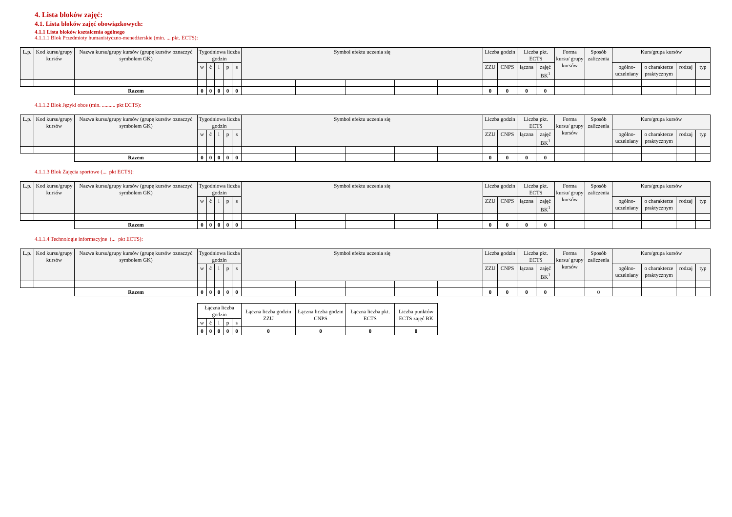4. Lista bloków zajęć:
4.1. Lista bloków zajęć obowiązkowych:
4.1.1 Lista bloków kształcenia ogólnego
4.1.1.1 Blok Przedmioty humanistyczno-menedżerskie (min. ... pkt. ECTS):
| L.p. | Kod kursu/grupy kursów | Nazwa kursu/grupy kursów (grupę kursów oznaczyć symbolem GK) | Tygodniowa liczba godzin | | | | | Symbol efektu uczenia się | | | | | Liczba godzin | | Liczba pkt. ECTS | | Forma kursu/ grupy kursów | Sposób zaliczenia | Kurs/grupa kursów | | | |
| --- | --- | --- | --- | --- | --- | --- | --- | --- | --- | --- | --- | --- | --- | --- | --- | --- | --- | --- | --- | --- | --- | --- |
| | | | w | ć | l | p | s | | | | | | ZZU | CNPS | łączna | zajęć BK<sup>1</sup> | | | ogólno-uczelniany | o charakterze praktycznym | rodzaj | typ |
| | | Razem | 0 | 0 | 0 | 0 | 0 | | | | | | 0 | 0 | 0 | 0 | | | | | | |
4.1.1.2 Blok Języki obce (min. .......... pkt ECTS):
| L.p. | Kod kursu/grupy kursów | Nazwa kursu/grupy kursów (grupę kursów oznaczyć symbolem GK) | Tygodniowa liczba godzin | | | | | Symbol efektu uczenia się | | | | | Liczba godzin | | Liczba pkt. ECTS | | Forma kursu/ grupy kursów | Sposób zaliczenia | Kurs/grupa kursów | | | |
| --- | --- | --- | --- | --- | --- | --- | --- | --- | --- | --- | --- | --- | --- | --- | --- | --- | --- | --- | --- | --- | --- | --- |
| | | | w | ć | l | p | s | | | | | | ZZU | CNPS | łączna | zajęć BK<sup>1</sup> | | | ogólno-uczelniany | o charakterze praktycznym | rodzaj | typ |
| | | Razem | 0 | 0 | 0 | 0 | 0 | | | | | | 0 | 0 | 0 | 0 | | | | | | |
4.1.1.3 Blok Zajęcia sportowe (... pkt ECTS):
| L.p. | Kod kursu/grupy kursów | Nazwa kursu/grupy kursów (grupę kursów oznaczyć symbolem GK) | Tygodniowa liczba godzin | | | | | Symbol efektu uczenia się | | | | | Liczba godzin | | Liczba pkt. ECTS | | Forma kursu/ grupy kursów | Sposób zaliczenia | Kurs/grupa kursów | | | |
| --- | --- | --- | --- | --- | --- | --- | --- | --- | --- | --- | --- | --- | --- | --- | --- | --- | --- | --- | --- | --- | --- | --- |
| | | | w | ć | l | p | s | | | | | | ZZU | CNPS | łączna | zajęć BK<sup>1</sup> | | | ogólno-uczelniany | o charakterze praktycznym | rodzaj | typ |
| | | Razem | 0 | 0 | 0 | 0 | 0 | | | | | | 0 | 0 | 0 | 0 | | | | | | |
4.1.1.4 Technologie informacyjne (... pkt ECTS):
| L.p. | Kod kursu/grupy kursów | Nazwa kursu/grupy kursów (grupę kursów oznaczyć symbolem GK) | Tygodniowa liczba godzin | | | | | Symbol efektu uczenia się | | | | | Liczba godzin | | Liczba pkt. ECTS | | Forma kursu/ grupy kursów | Sposób zaliczenia | Kurs/grupa kursów | | | |
| --- | --- | --- | --- | --- | --- | --- | --- | --- | --- | --- | --- | --- | --- | --- | --- | --- | --- | --- | --- | --- | --- | --- |
| | | | w | ć | l | p | s | | | | | | ZZU | CNPS | łączna | zajęć BK<sup>1</sup> | | | ogólno-uczelniany | o charakterze praktycznym | rodzaj | typ |
| | | Razem | 0 | 0 | 0 | 0 | 0 | | | | | | 0 | 0 | 0 | 0 | | 0 | | | | |
| Łączna liczba godzin | | | | | Łączna liczba godzin ZZU | Łączna liczba godzin CNPS | Łączna liczba pkt. ECTS | Liczba punktów ECTS zajęć BK |
| --- | --- | --- | --- | --- | --- | --- | --- | --- |
| w | ć | l | p | s | | | | |
| 0 | 0 | 0 | 0 | 0 | 0 | 0 | 0 | 0 |